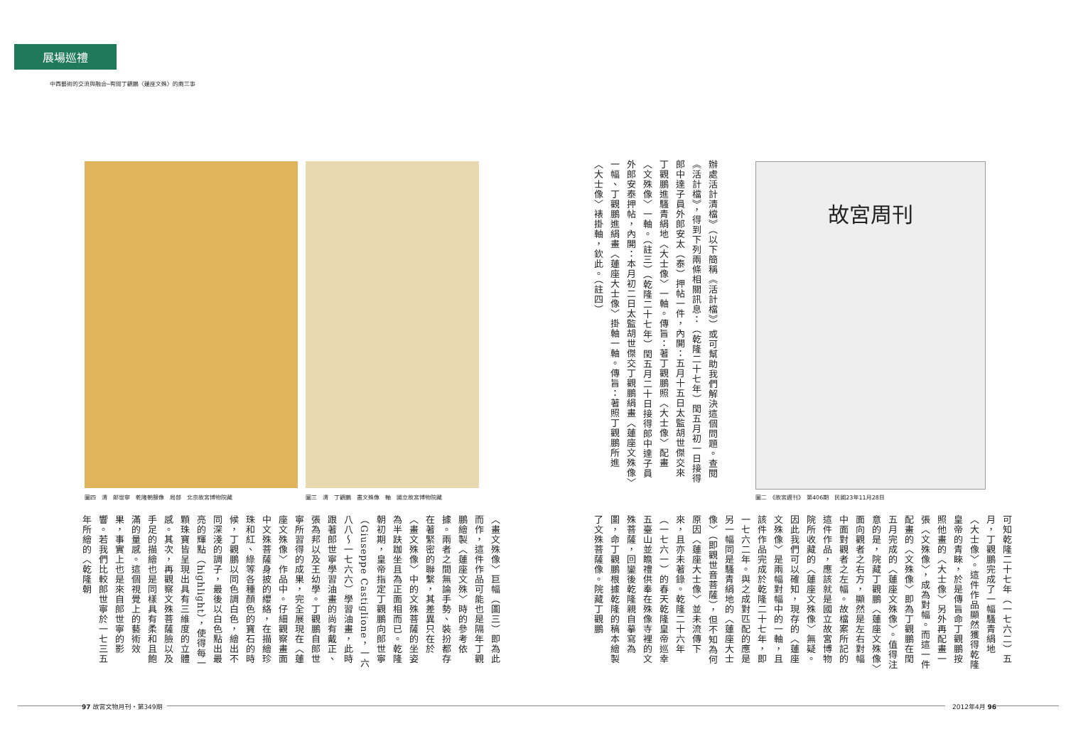展場巡禮
中西藝術的交流與融合─有關丁觀鵬〈蓮座文殊〉的兩三事
圖四　清　郎世寧　乾隆朝服像　局部　北京故宮博物院藏
圖三　清　丁觀鵬　畫文殊像　軸　國立故宮博物院藏
故宮周刊
圖二　《故宮週刊》　第406期　民國23年11月28日
辦處活計清檔》（以下簡稱《活計檔》）或可幫助我們解決這個問題。查閱《活計檔》，得到下列兩條相關訊息：（乾隆二十七年）閏五月初一日接得郎中達子員外郎安太（泰）押帖一件，內開：五月十五日太監胡世傑交來丁觀鵬進騷青絹地〈大士像〉一軸。傳旨：著丁觀鵬照〈大士像〉配畫〈文殊像〉一軸。（註三）（乾隆二十七年）閏五月二十日接得郎中達子員外郎安泰押帖，內開：本月初二日太監胡世傑交丁觀鵬絹畫〈蓮座文殊像〉一幅、丁觀鵬進絹畫〈蓮座大士像〉掛軸一軸。傳旨：著照丁觀鵬所進〈大士像〉裱掛軸，欽此。（註四）
可知乾隆二十七年（一七六二）五月，丁觀鵬完成了一幅騷青絹地〈大士像〉。這件作品顯然獲得乾隆皇帝的青睞，於是傳旨命丁觀鵬按照他畫的〈大士像〉另外再配畫一張〈文殊像〉，成為對幅。而這一件配畫的〈文殊像〉即為丁觀鵬在閏五月完成的〈蓮座文殊像〉。值得注意的是，院藏丁觀鵬〈蓮座文殊像〉面向觀者之右方，顯然是左右對幅中面對觀者之左幅。故檔案所記的這件作品，應該就是國立故宮博物院所收藏的〈蓮座文殊像〉無疑。因此我們可以確知，現存的〈蓮座文殊像〉是兩幅對幅中的一軸，且該件作品完成於乾隆二十七年，即一七六二年。與之成對匹配的應是另一幅同是騷青絹地的〈蓮座大士像〉（即觀世音菩薩），但不知為何原因〈蓮座大士像〉並未流傳下來，且亦未著錄。乾隆二十六年（一七六一）的春天乾隆皇帝巡幸五臺山並瞻禮供奉在殊像寺裡的文殊菩薩，回鑾後乾隆親自摹寫為圖，命丁觀鵬根據乾隆的稿本繪製了文殊菩薩像。院藏丁觀鵬
〈畫文殊像〉巨幅（圖三）即為此而作，這件作品可能也是隔年丁觀鵬繪製〈蓮座文殊〉時的參考依據。兩者之間無論手勢、裝扮都存在著緊密的聯繫，其差異只在於〈畫文殊像〉中的文殊菩薩的坐姿為半趺跏坐且為正面相而已。乾隆朝初期，皇帝指定丁觀鵬向郎世寧（Giuseppe Castiglione，一六八八～一七六六）學習油畫，此時跟著郎世寧學習油畫的尚有戴正、張為邦以及王幼學。丁觀鵬自郎世寧所習得的成果，完全展現在〈蓮座文殊像〉作品中。仔細觀察畫面中文殊菩薩身披的纓絡，在描繪珍珠和紅、綠等各種顏色的寶石的時候，丁觀鵬以同色調白色，繪出不同深淺的調子，最後以白色點出最亮的輝點（highlight），使得每一顆珠寶皆呈現出具有三維度的立體感。其次，再觀察文殊菩薩臉以及手足的描繪也是同樣具有柔和且飽滿的量感。這個視覺上的藝術效果，事實上也是來自郎世寧的影響。若我們比較郎世寧於一七三五年所繪的〈乾隆朝
97 故宮文物月刊・第349期 2012年4月 96